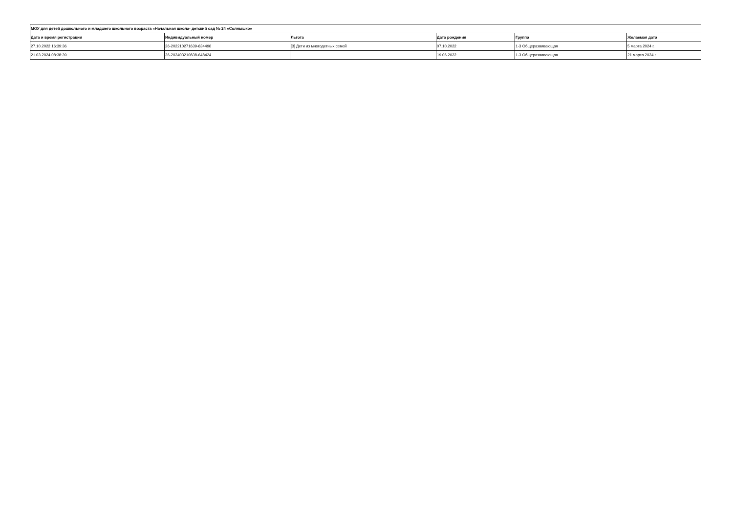| МОУ для детей дошкольного и младшего школьного возраста «Начальная школа- детский сад № 24 «Солнышко» | | | | | |
| --- | --- | --- | --- | --- | --- |
| Дата и время регистрации | Индивидуальный номер | Льгота | Дата рождения | Группа | Желаемая дата |
| 27.10.2022 16:39:36 | 26-202210271639-634496 | [3] Дети из многодетных семей | 07.10.2022 | 1-3 Общеразвивающая | 5 марта 2024 г. |
| 21.03.2024 08:38:39 | 26-202403210838-648424 | | 19.06.2022 | 1-3 Общеразвивающая | 21 марта 2024 г. |